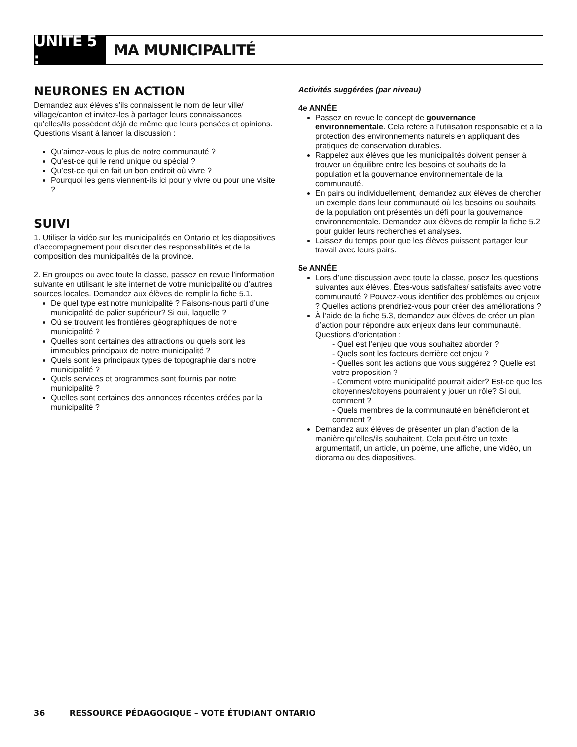UNITÉ 5 :
MA MUNICIPALITÉ
NEURONES EN ACTION
Demandez aux élèves s’ils connaissent le nom de leur ville/ village/canton et invitez-les à partager leurs connaissances qu’elles/ils possèdent déjà de même que leurs pensées et opinions. Questions visant à lancer la discussion :
Qu’aimez-vous le plus de notre communauté ?
Qu’est-ce qui le rend unique ou spécial ?
Qu’est-ce qui en fait un bon endroit où vivre ?
Pourquoi les gens viennent-ils ici pour y vivre ou pour une visite ?
SUIVI
1. Utiliser la vidéo sur les municipalités en Ontario et les diapositives d’accompagnement pour discuter des responsabilités et de la composition des municipalités de la province.
2. En groupes ou avec toute la classe, passez en revue l’information suivante en utilisant le site internet de votre municipalité ou d’autres sources locales. Demandez aux élèves de remplir la fiche 5.1.
De quel type est notre municipalité ? Faisons-nous parti d’une municipalité de palier supérieur? Si oui, laquelle ?
Où se trouvent les frontières géographiques de notre municipalité ?
Quelles sont certaines des attractions ou quels sont les immeubles principaux de notre municipalité ?
Quels sont les principaux types de topographie dans notre municipalité ?
Quels services et programmes sont fournis par notre municipalité ?
Quelles sont certaines des annonces récentes créées par la municipalité ?
Activités suggérées (par niveau)
4e ANNÉE
Passez en revue le concept de gouvernance environnementale. Cela réfère à l’utilisation responsable et à la protection des environnements naturels en appliquant des pratiques de conservation durables.
Rappelez aux élèves que les municipalités doivent penser à trouver un équilibre entre les besoins et souhaits de la population et la gouvernance environnementale de la communauté.
En pairs ou individuellement, demandez aux élèves de chercher un exemple dans leur communauté où les besoins ou souhaits de la population ont présentés un défi pour la gouvernance environnementale. Demandez aux élèves de remplir la fiche 5.2 pour guider leurs recherches et analyses.
Laissez du temps pour que les élèves puissent partager leur travail avec leurs pairs.
5e ANNÉE
Lors d’une discussion avec toute la classe, posez les questions suivantes aux élèves. Êtes-vous satisfaites/ satisfaits avec votre communauté ? Pouvez-vous identifier des problèmes ou enjeux ? Quelles actions prendriez-vous pour créer des améliorations ?
À l’aide de la fiche 5.3, demandez aux élèves de créer un plan d’action pour répondre aux enjeux dans leur communauté. Questions d’orientation :
- Quel est l’enjeu que vous souhaitez aborder ?
- Quels sont les facteurs derrière cet enjeu ?
- Quelles sont les actions que vous suggérez ? Quelle est votre proposition ?
- Comment votre municipalité pourrait aider? Est-ce que les citoyennes/citoyens pourraient y jouer un rôle? Si oui, comment ?
- Quels membres de la communauté en bénéficieront et comment ?
Demandez aux élèves de présenter un plan d’action de la manière qu’elles/ils souhaitent. Cela peut-être un texte argumentatif, un article, un poème, une affiche, une vidéo, un diorama ou des diapositives.
36 RESSOURCE PÉDAGOGIQUE – VOTE ÉTUDIANT ONTARIO